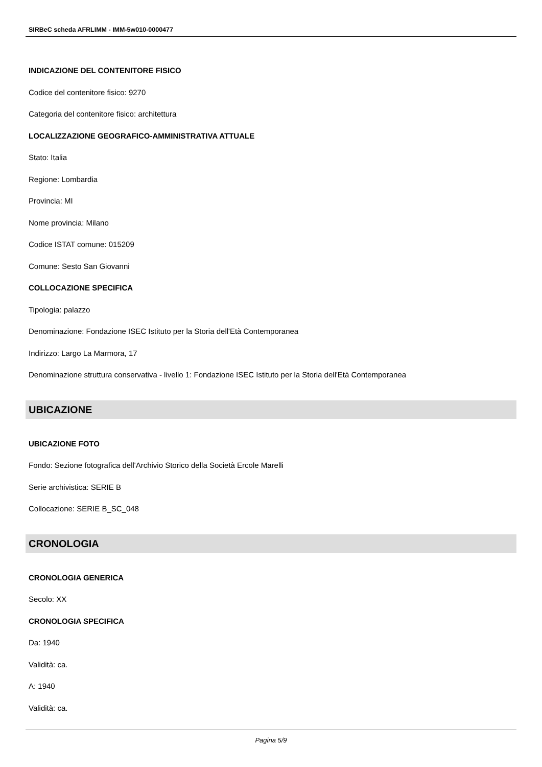SIRBeC scheda AFRLIMM - IMM-5w010-0000477
INDICAZIONE DEL CONTENITORE FISICO
Codice del contenitore fisico: 9270
Categoria del contenitore fisico: architettura
LOCALIZZAZIONE GEOGRAFICO-AMMINISTRATIVA ATTUALE
Stato: Italia
Regione: Lombardia
Provincia: MI
Nome provincia: Milano
Codice ISTAT comune: 015209
Comune: Sesto San Giovanni
COLLOCAZIONE SPECIFICA
Tipologia: palazzo
Denominazione: Fondazione ISEC Istituto per la Storia dell'Età Contemporanea
Indirizzo: Largo La Marmora, 17
Denominazione struttura conservativa - livello 1: Fondazione ISEC Istituto per la Storia dell'Età Contemporanea
UBICAZIONE
UBICAZIONE FOTO
Fondo: Sezione fotografica dell'Archivio Storico della Società Ercole Marelli
Serie archivistica: SERIE B
Collocazione: SERIE B_SC_048
CRONOLOGIA
CRONOLOGIA GENERICA
Secolo: XX
CRONOLOGIA SPECIFICA
Da: 1940
Validità: ca.
A: 1940
Validità: ca.
Pagina 5/9